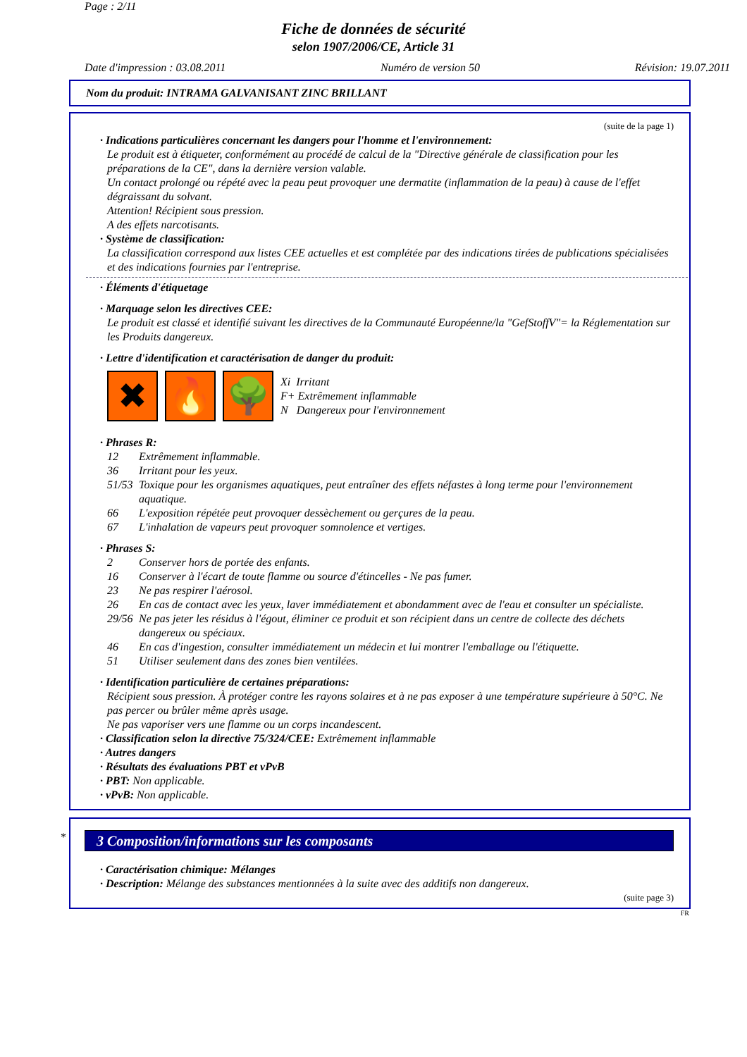Page : 2/11
Fiche de données de sécurité
selon 1907/2006/CE, Article 31
Date d'impression : 03.08.2011 Numéro de version 50 Révision: 19.07.2011
Nom du produit: INTRAMA GALVANISANT ZINC BRILLANT
(suite de la page 1)
· Indications particulières concernant les dangers pour l'homme et l'environnement:
Le produit est à étiqueter, conformément au procédé de calcul de la "Directive générale de classification pour les préparations de la CE", dans la dernière version valable.
Un contact prolongé ou répété avec la peau peut provoquer une dermatite (inflammation de la peau) à cause de l'effet dégraissant du solvant.
Attention! Récipient sous pression.
A des effets narcotisants.
· Système de classification:
La classification correspond aux listes CEE actuelles et est complétée par des indications tirées de publications spécialisées et des indications fournies par l'entreprise.
· Éléments d'étiquetage
· Marquage selon les directives CEE:
Le produit est classé et identifié suivant les directives de la Communauté Européenne/la "GefStoffV"= la Réglementation sur les Produits dangereux.
· Lettre d'identification et caractérisation de danger du produit:
✖ 🔥 🌳
Xi Irritant
F+ Extrêmement inflammable
N Dangereux pour l'environnement
· Phrases R:
12 Extrêmement inflammable.
36 Irritant pour les yeux.
51/53 Toxique pour les organismes aquatiques, peut entraîner des effets néfastes à long terme pour l'environnement aquatique.
66 L'exposition répétée peut provoquer dessèchement ou gerçures de la peau.
67 L'inhalation de vapeurs peut provoquer somnolence et vertiges.
· Phrases S:
2 Conserver hors de portée des enfants.
16 Conserver à l'écart de toute flamme ou source d'étincelles - Ne pas fumer.
23 Ne pas respirer l'aérosol.
26 En cas de contact avec les yeux, laver immédiatement et abondamment avec de l'eau et consulter un spécialiste.
29/56 Ne pas jeter les résidus à l'égout, éliminer ce produit et son récipient dans un centre de collecte des déchets dangereux ou spéciaux.
46 En cas d'ingestion, consulter immédiatement un médecin et lui montrer l'emballage ou l'étiquette.
51 Utiliser seulement dans des zones bien ventilées.
· Identification particulière de certaines préparations:
Récipient sous pression. À protéger contre les rayons solaires et à ne pas exposer à une température supérieure à 50°C. Ne pas percer ou brûler même après usage.
Ne pas vaporiser vers une flamme ou un corps incandescent.
· Classification selon la directive 75/324/CEE: Extrêmement inflammable
· Autres dangers
· Résultats des évaluations PBT et vPvB
· PBT: Non applicable.
· vPvB: Non applicable.
*
3 Composition/informations sur les composants
· Caractérisation chimique: Mélanges
· Description: Mélange des substances mentionnées à la suite avec des additifs non dangereux.
(suite page 3)
FR